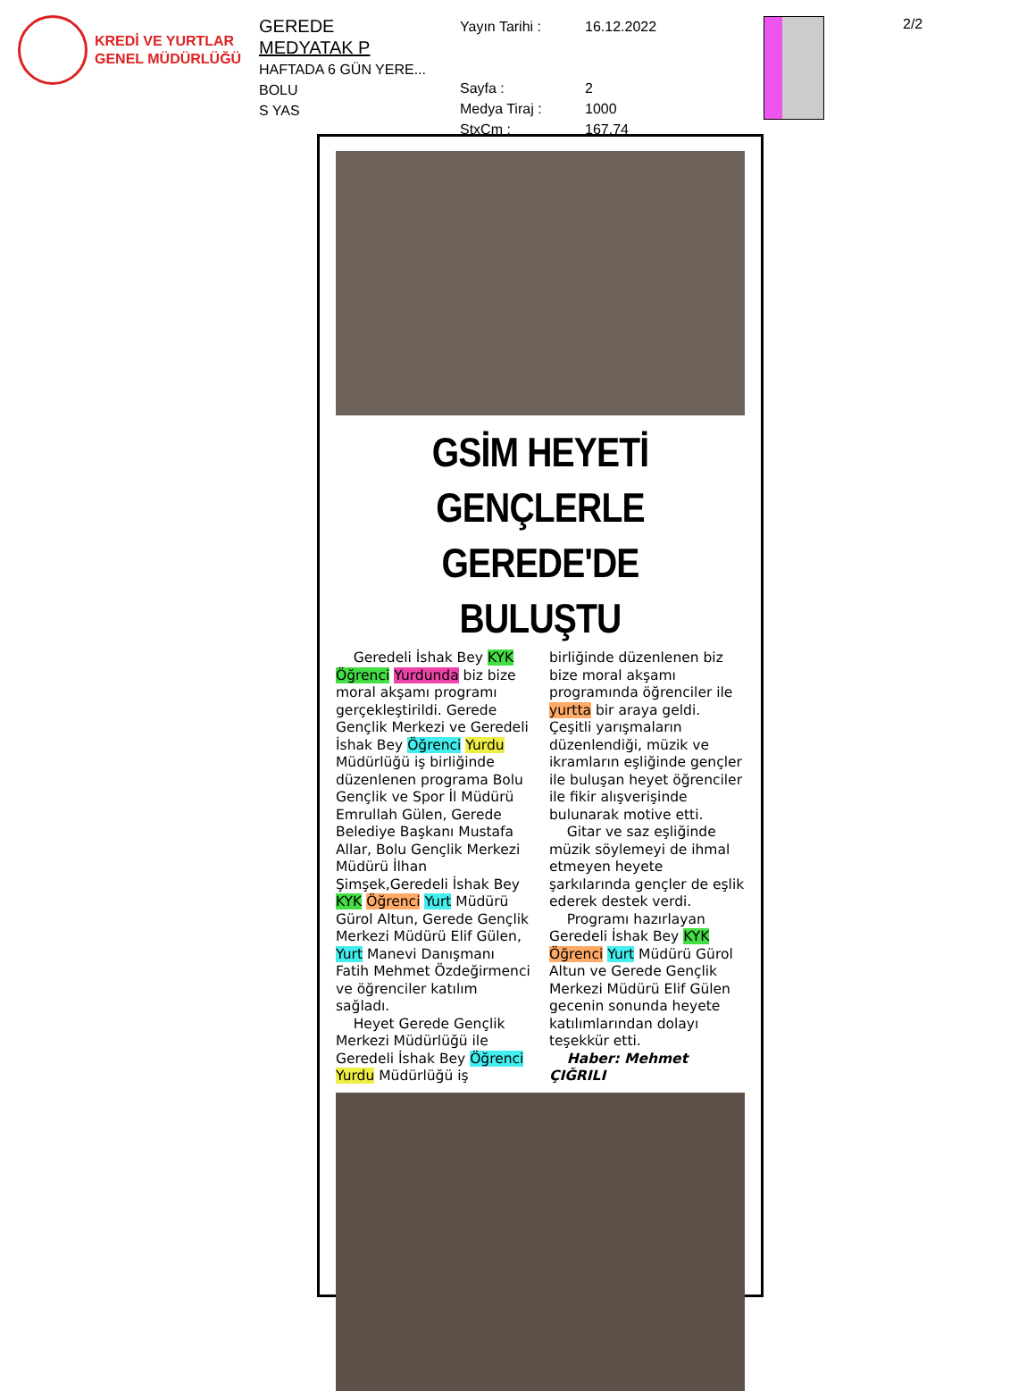KREDİ VE YURTLAR
GENEL MÜDÜRLÜĞÜ
GEREDE
MEDYATAK P
HAFTADA 6 GÜN YERE...
BOLU
S YAS
Yayın Tarihi :
Sayfa :
Medya Tiraj :
StxCm :
16.12.2022
2
1000
167,74
2/2
GSİM HEYETİ GENÇLERLE GEREDE'DE BULUŞTU
Geredeli İshak Bey KYK Öğrenci Yurdunda biz bize moral akşamı programı gerçekleştirildi. Gerede Gençlik Merkezi ve Geredeli İshak Bey Öğrenci Yurdu Müdürlüğü iş birliğinde düzenlenen programa Bolu Gençlik ve Spor İl Müdürü Emrullah Gülen, Gerede Belediye Başkanı Mustafa Allar, Bolu Gençlik Merkezi Müdürü İlhan Şimşek,Geredeli İshak Bey KYK Öğrenci Yurt Müdürü Gürol Altun, Gerede Gençlik Merkezi Müdürü Elif Gülen, Yurt Manevi Danışmanı Fatih Mehmet Özdeğirmenci ve öğrenciler katılım sağladı.
Heyet Gerede Gençlik Merkezi Müdürlüğü ile Geredeli İshak Bey Öğrenci Yurdu Müdürlüğü iş
birliğinde düzenlenen biz bize moral akşamı programında öğrenciler ile yurtta bir araya geldi. Çeşitli yarışmaların düzenlendiği, müzik ve ikramların eşliğinde gençler ile buluşan heyet öğrenciler ile fikir alışverişinde bulunarak motive etti.
Gitar ve saz eşliğinde müzik söylemeyi de ihmal etmeyen heyete şarkılarında gençler de eşlik ederek destek verdi.
Programı hazırlayan Geredeli İshak Bey KYK Öğrenci Yurt Müdürü Gürol Altun ve Gerede Gençlik Merkezi Müdürü Elif Gülen gecenin sonunda heyete katılımlarından dolayı teşekkür etti.
Haber: Mehmet ÇIĞRILI